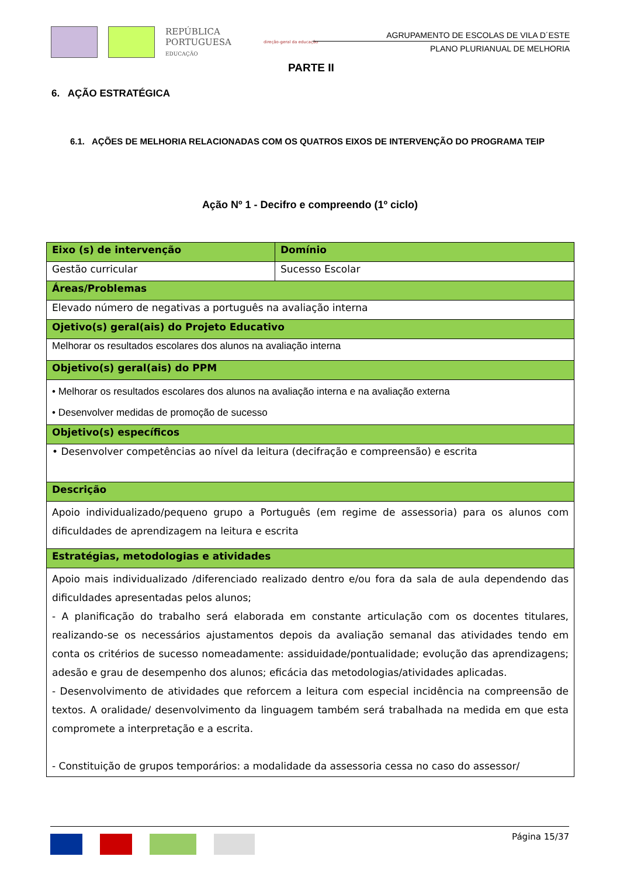REPÚBLICA PORTUGUESA
EDUCAÇÃO
direção-geral da educação
AGRUPAMENTO DE ESCOLAS DE VILA D´ESTE
PLANO PLURIANUAL DE MELHORIA
PARTE II
6. AÇÃO ESTRATÉGICA
6.1. AÇÕES DE MELHORIA RELACIONADAS COM OS QUATROS EIXOS DE INTERVENÇÃO DO PROGRAMA TEIP
Ação Nº 1 - Decifro e compreendo (1º ciclo)
| Eixo (s) de intervenção | Domínio |
| --- | --- |
| Gestão curricular | Sucesso Escolar |
| Áreas/Problemas | |
| Elevado número de negativas a português na avaliação interna | |
| Ojetivo(s) geral(ais) do Projeto Educativo | |
| Melhorar os resultados escolares dos alunos na avaliação interna | |
| Objetivo(s) geral(ais) do PPM | |
| • Melhorar os resultados escolares dos alunos na avaliação interna e na avaliação externa • Desenvolver medidas de promoção de sucesso | |
| Objetivo(s) específicos | |
| • Desenvolver competências ao nível da leitura (decifração e compreensão) e escrita | |
| Descrição | |
| Apoio individualizado/pequeno grupo a Português (em regime de assessoria) para os alunos com dificuldades de aprendizagem na leitura e escrita | |
| Estratégias, metodologias e atividades | |
| Apoio mais individualizado /diferenciado realizado dentro e/ou fora da sala de aula dependendo das dificuldades apresentadas pelos alunos; - A planificação do trabalho será elaborada em constante articulação com os docentes titulares, realizando-se os necessários ajustamentos depois da avaliação semanal das atividades tendo em conta os critérios de sucesso nomeadamente: assiduidade/pontualidade; evolução das aprendizagens; adesão e grau de desempenho dos alunos; eficácia das metodologias/atividades aplicadas. - Desenvolvimento de atividades que reforcem a leitura com especial incidência na compreensão de textos. A oralidade/ desenvolvimento da linguagem também será trabalhada na medida em que esta compromete a interpretação e a escrita. - Constituição de grupos temporários: a modalidade da assessoria cessa no caso do assessor/ | |
Página 15/37